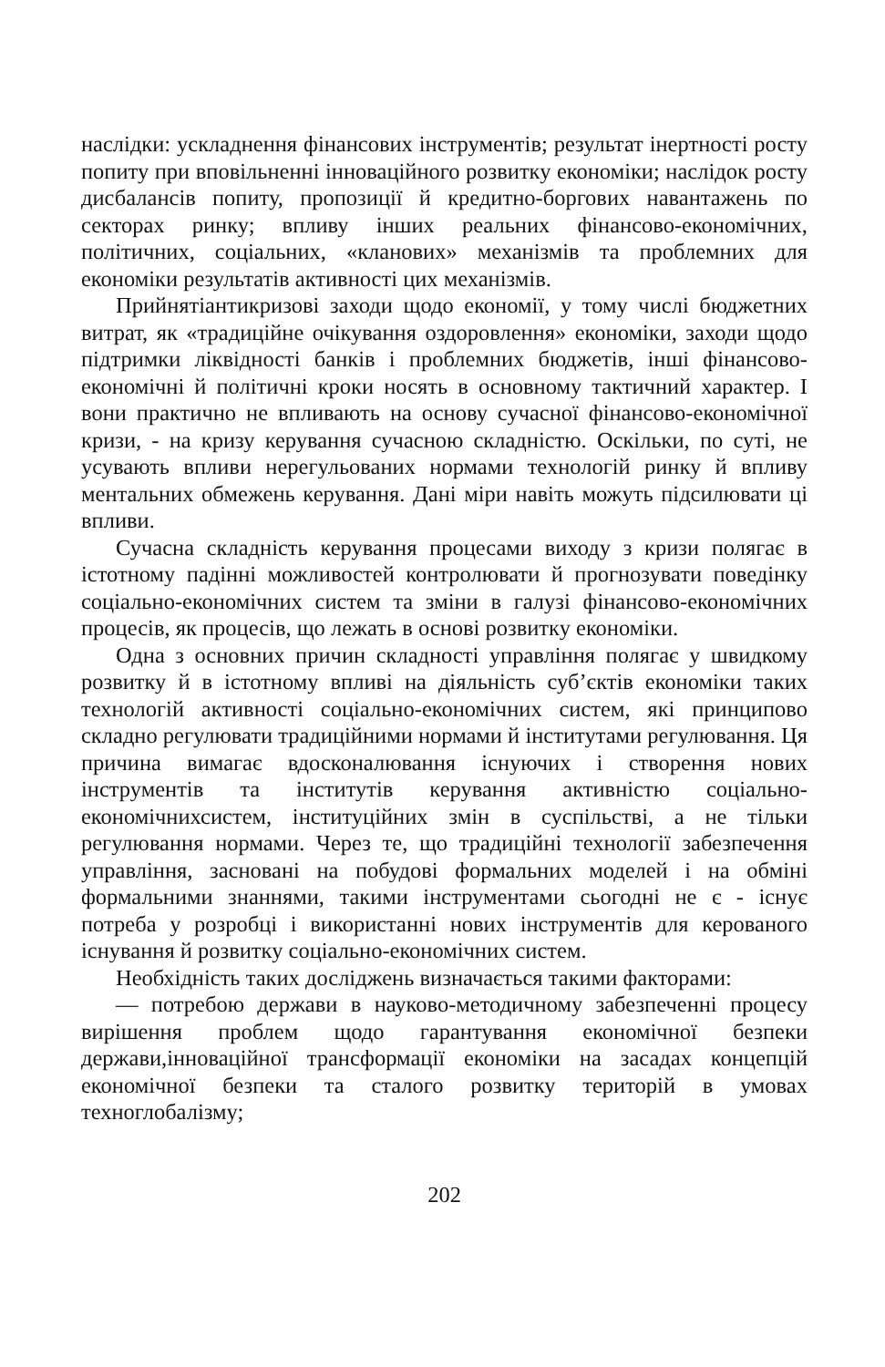наслідки: ускладнення фінансових інструментів; результат інертності росту попиту при вповільненні інноваційного розвитку економіки; наслідок росту дисбалансів попиту, пропозиції й кредитно-боргових навантажень по секторах ринку; впливу інших реальних фінансово-економічних, політичних, соціальних, «кланових» механізмів та проблемних для економіки результатів активності цих механізмів.
Прийнятіантикризові заходи щодо економії, у тому числі бюджетних витрат, як «традиційне очікування оздоровлення» економіки, заходи щодо підтримки ліквідності банків і проблемних бюджетів, інші фінансово-економічні й політичні кроки носять в основному тактичний характер. І вони практично не впливають на основу сучасної фінансово-економічної кризи, - на кризу керування сучасною складністю. Оскільки, по суті, не усувають впливи нерегульованих нормами технологій ринку й впливу ментальних обмежень керування. Дані міри навіть можуть підсилювати ці впливи.
Сучасна складність керування процесами виходу з кризи полягає в істотному падінні можливостей контролювати й прогнозувати поведінку соціально-економічних систем та зміни в галузі фінансово-економічних процесів, як процесів, що лежать в основі розвитку економіки.
Одна з основних причин складності управління полягає у швидкому розвитку й в істотному впливі на діяльність суб’єктів економіки таких технологій активності соціально-економічних систем, які принципово складно регулювати традиційними нормами й інститутами регулювання. Ця причина вимагає вдосконалювання існуючих і створення нових інструментів та інститутів керування активністю соціально-економічнихсистем, інституційних змін в суспільстві, а не тільки регулювання нормами. Через те, що традиційні технології забезпечення управління, засновані на побудові формальних моделей і на обміні формальними знаннями, такими інструментами сьогодні не є - існує потреба у розробці і використанні нових інструментів для керованого існування й розвитку соціально-економічних систем.
Необхідність таких досліджень визначається такими факторами:
— потребою держави в науково-методичному забезпеченні процесу вирішення проблем щодо гарантування економічної безпеки держави,інноваційної трансформації економіки на засадах концепцій економічної безпеки та сталого розвитку територій в умовах техноглобалізму;
202